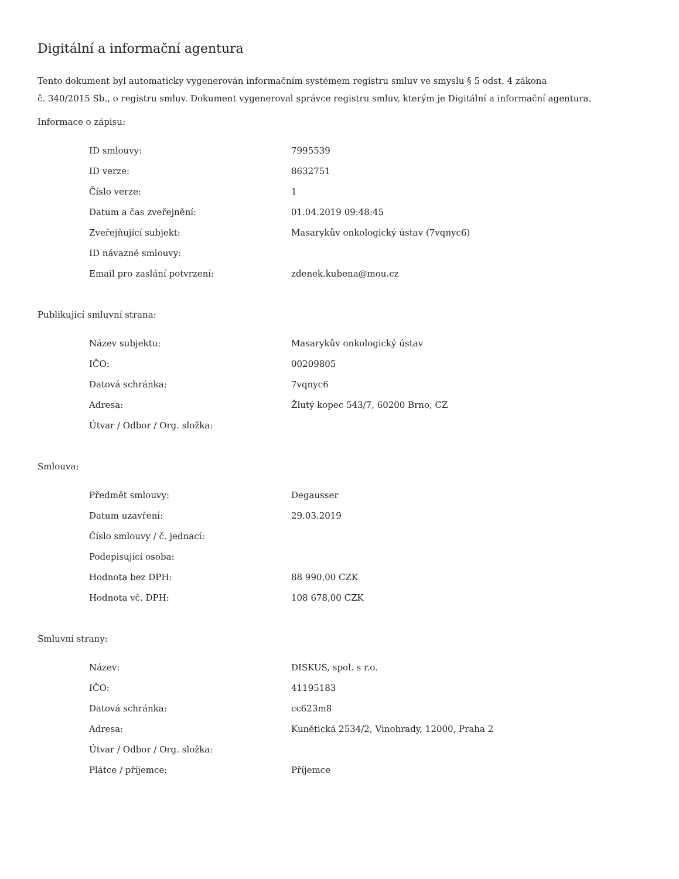Digitální a informační agentura
Tento dokument byl automaticky vygenerován informačním systémem registru smluv ve smyslu § 5 odst. 4 zákona
č. 340/2015 Sb., o registru smluv. Dokument vygeneroval správce registru smluv, kterým je Digitální a informační agentura.
Informace o zápisu:
| ID smlouvy: | 7995539 |
| ID verze: | 8632751 |
| Číslo verze: | 1 |
| Datum a čas zveřejnění: | 01.04.2019 09:48:45 |
| Zveřejňující subjekt: | Masarykův onkologický ústav (7vqnyc6) |
| ID návazné smlouvy: | |
| Email pro zaslání potvrzení: | zdenek.kubena@mou.cz |
Publikující smluvní strana:
| Název subjektu: | Masarykův onkologický ústav |
| IČO: | 00209805 |
| Datová schránka: | 7vqnyc6 |
| Adresa: | Žlutý kopec 543/7, 60200 Brno, CZ |
| Útvar / Odbor / Org. složka: | |
Smlouva:
| Předmět smlouvy: | Degausser |
| Datum uzavření: | 29.03.2019 |
| Číslo smlouvy / č. jednací: | |
| Podepisující osoba: | |
| Hodnota bez DPH: | 88 990,00 CZK |
| Hodnota vč. DPH: | 108 678,00 CZK |
Smluvní strany:
| Název: | DISKUS, spol. s r.o. |
| IČO: | 41195183 |
| Datová schránka: | cc623m8 |
| Adresa: | Kunětická 2534/2, Vinohrady, 12000, Praha 2 |
| Útvar / Odbor / Org. složka: | |
| Plátce / příjemce: | Příjemce |